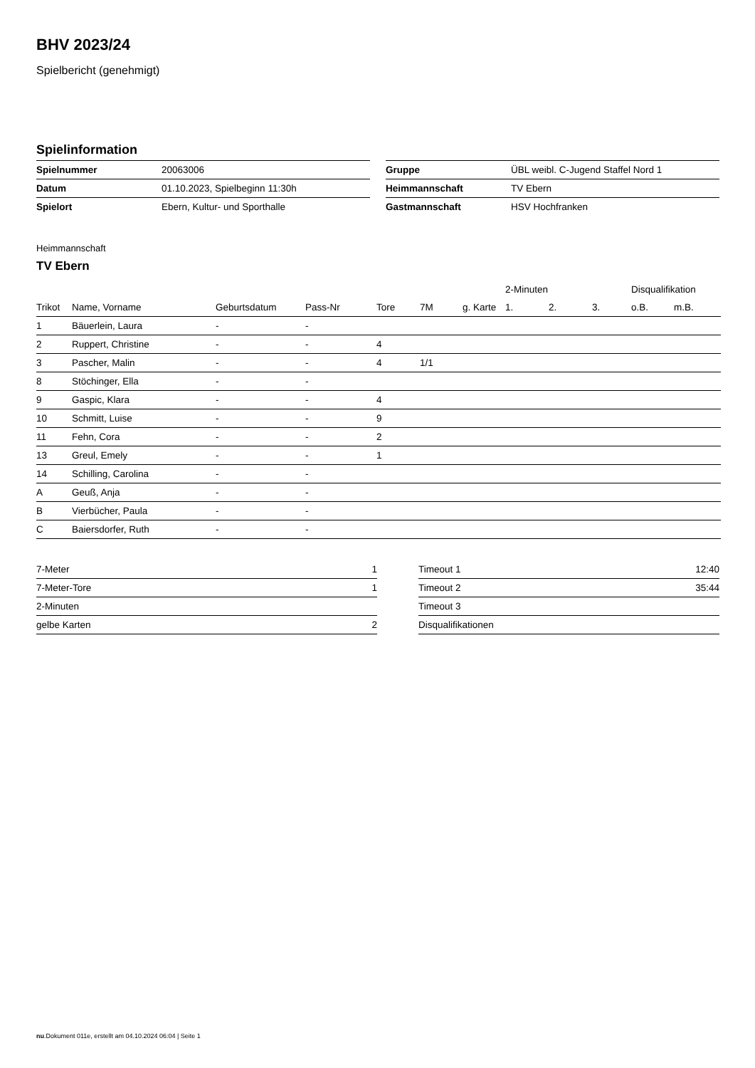BHV 2023/24
Spielbericht (genehmigt)
Spielinformation
| Spielnummer | 20063006 |
| Datum | 01.10.2023, Spielbeginn 11:30h |
| Spielort | Ebern, Kultur- und Sporthalle |
| Gruppe | ÜBL weibl. C-Jugend Staffel Nord 1 |
| Heimmannschaft | TV Ebern |
| Gastmannschaft | HSV Hochfranken |
Heimmannschaft
TV Ebern
| | | | | | | | 2-Minuten | | | Disqualifikation | |
| --- | --- | --- | --- | --- | --- | --- | --- | --- | --- | --- | --- |
| Trikot | Name, Vorname | Geburtsdatum | Pass-Nr | Tore | 7M | g. Karte | 1. | 2. | 3. | o.B. | m.B. |
| 1 | Bäuerlein, Laura | - | - | | | | | | | | |
| 2 | Ruppert, Christine | - | - | 4 | | | | | | | |
| 3 | Pascher, Malin | - | - | 4 | 1/1 | | | | | | |
| 8 | Stöchinger, Ella | - | - | | | | | | | | |
| 9 | Gaspic, Klara | - | - | 4 | | | | | | | |
| 10 | Schmitt, Luise | - | - | 9 | | | | | | | |
| 11 | Fehn, Cora | - | - | 2 | | | | | | | |
| 13 | Greul, Emely | - | - | 1 | | | | | | | |
| 14 | Schilling, Carolina | - | - | | | | | | | | |
| A | Geuß, Anja | - | - | | | | | | | | |
| B | Vierbücher, Paula | - | - | | | | | | | | |
| C | Baiersdorfer, Ruth | - | - | | | | | | | | |
| 7-Meter | 1 |
| 7-Meter-Tore | 1 |
| 2-Minuten | |
| gelbe Karten | 2 |
| Timeout 1 | 12:40 |
| Timeout 2 | 35:44 |
| Timeout 3 | |
| Disqualifikationen | |
nu.Dokument 011e, erstellt am 04.10.2024 06:04 | Seite 1